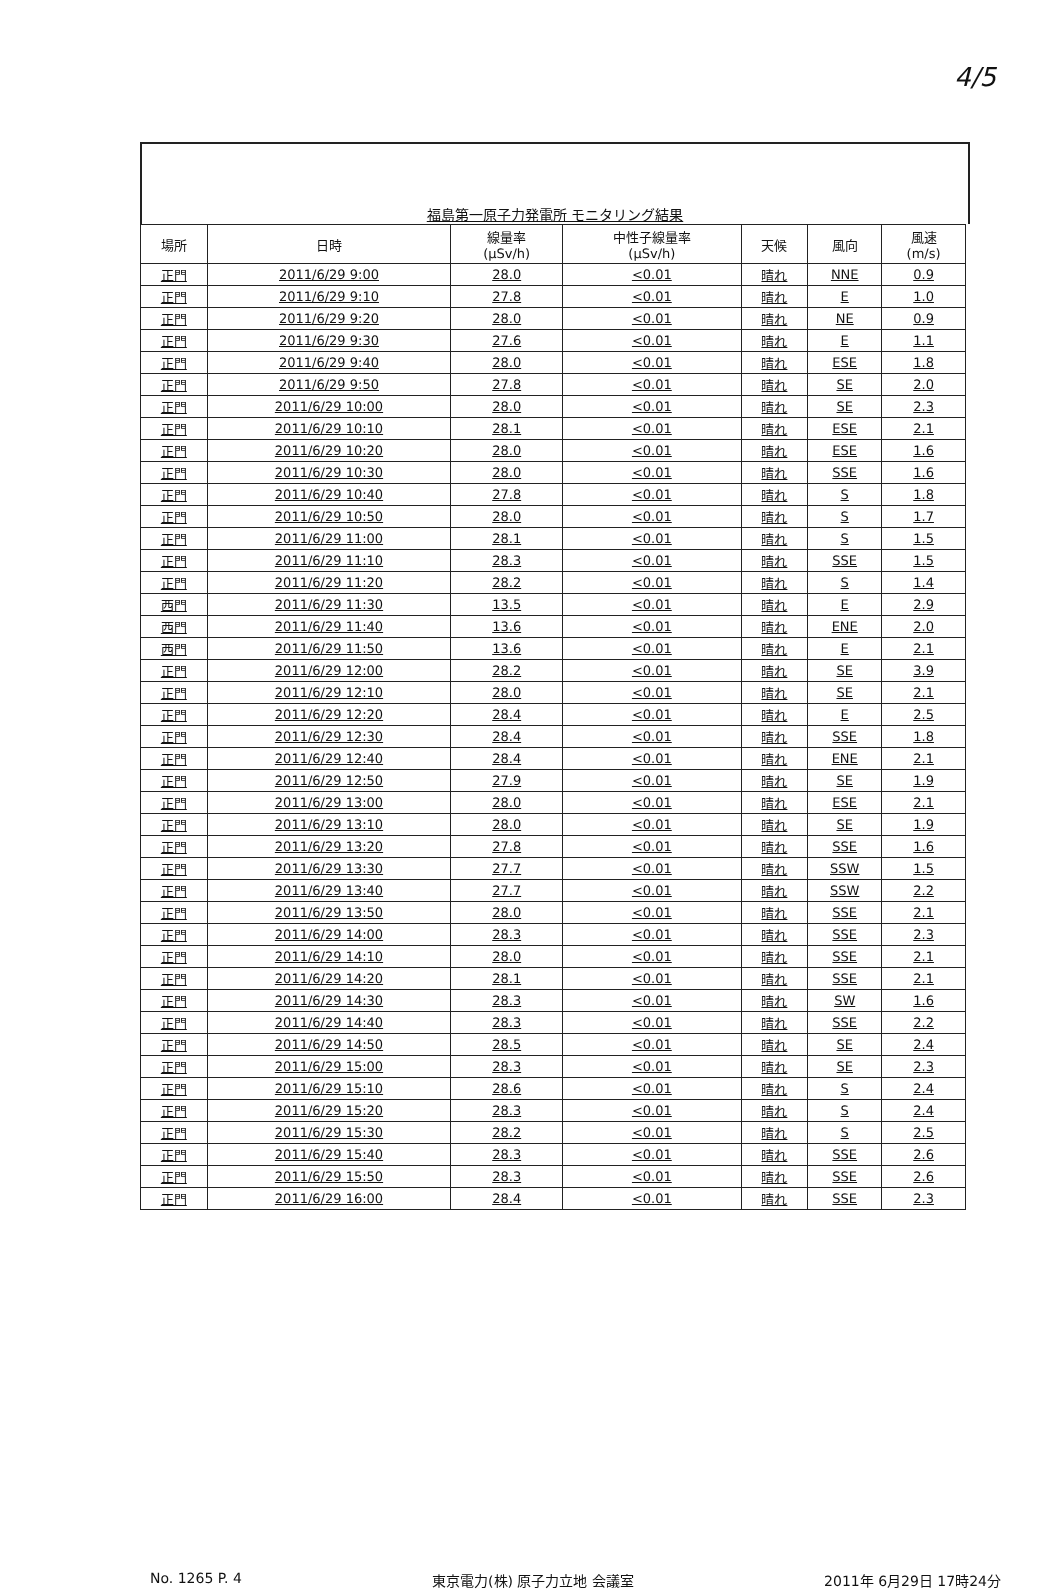4/5
福島第一原子力発電所 モニタリング結果
| 場所 | 日時 | 線量率 (μSv/h) | 中性子線量率 (μSv/h) | 天候 | 風向 | 風速 (m/s) |
| --- | --- | --- | --- | --- | --- | --- |
| 正門 | 2011/6/29 9:00 | 28.0 | <0.01 | 晴れ | NNE | 0.9 |
| 正門 | 2011/6/29 9:10 | 27.8 | <0.01 | 晴れ | E | 1.0 |
| 正門 | 2011/6/29 9:20 | 28.0 | <0.01 | 晴れ | NE | 0.9 |
| 正門 | 2011/6/29 9:30 | 27.6 | <0.01 | 晴れ | E | 1.1 |
| 正門 | 2011/6/29 9:40 | 28.0 | <0.01 | 晴れ | ESE | 1.8 |
| 正門 | 2011/6/29 9:50 | 27.8 | <0.01 | 晴れ | SE | 2.0 |
| 正門 | 2011/6/29 10:00 | 28.0 | <0.01 | 晴れ | SE | 2.3 |
| 正門 | 2011/6/29 10:10 | 28.1 | <0.01 | 晴れ | ESE | 2.1 |
| 正門 | 2011/6/29 10:20 | 28.0 | <0.01 | 晴れ | ESE | 1.6 |
| 正門 | 2011/6/29 10:30 | 28.0 | <0.01 | 晴れ | SSE | 1.6 |
| 正門 | 2011/6/29 10:40 | 27.8 | <0.01 | 晴れ | S | 1.8 |
| 正門 | 2011/6/29 10:50 | 28.0 | <0.01 | 晴れ | S | 1.7 |
| 正門 | 2011/6/29 11:00 | 28.1 | <0.01 | 晴れ | S | 1.5 |
| 正門 | 2011/6/29 11:10 | 28.3 | <0.01 | 晴れ | SSE | 1.5 |
| 正門 | 2011/6/29 11:20 | 28.2 | <0.01 | 晴れ | S | 1.4 |
| 西門 | 2011/6/29 11:30 | 13.5 | <0.01 | 晴れ | E | 2.9 |
| 西門 | 2011/6/29 11:40 | 13.6 | <0.01 | 晴れ | ENE | 2.0 |
| 西門 | 2011/6/29 11:50 | 13.6 | <0.01 | 晴れ | E | 2.1 |
| 正門 | 2011/6/29 12:00 | 28.2 | <0.01 | 晴れ | SE | 3.9 |
| 正門 | 2011/6/29 12:10 | 28.0 | <0.01 | 晴れ | SE | 2.1 |
| 正門 | 2011/6/29 12:20 | 28.4 | <0.01 | 晴れ | E | 2.5 |
| 正門 | 2011/6/29 12:30 | 28.4 | <0.01 | 晴れ | SSE | 1.8 |
| 正門 | 2011/6/29 12:40 | 28.4 | <0.01 | 晴れ | ENE | 2.1 |
| 正門 | 2011/6/29 12:50 | 27.9 | <0.01 | 晴れ | SE | 1.9 |
| 正門 | 2011/6/29 13:00 | 28.0 | <0.01 | 晴れ | ESE | 2.1 |
| 正門 | 2011/6/29 13:10 | 28.0 | <0.01 | 晴れ | SE | 1.9 |
| 正門 | 2011/6/29 13:20 | 27.8 | <0.01 | 晴れ | SSE | 1.6 |
| 正門 | 2011/6/29 13:30 | 27.7 | <0.01 | 晴れ | SSW | 1.5 |
| 正門 | 2011/6/29 13:40 | 27.7 | <0.01 | 晴れ | SSW | 2.2 |
| 正門 | 2011/6/29 13:50 | 28.0 | <0.01 | 晴れ | SSE | 2.1 |
| 正門 | 2011/6/29 14:00 | 28.3 | <0.01 | 晴れ | SSE | 2.3 |
| 正門 | 2011/6/29 14:10 | 28.0 | <0.01 | 晴れ | SSE | 2.1 |
| 正門 | 2011/6/29 14:20 | 28.1 | <0.01 | 晴れ | SSE | 2.1 |
| 正門 | 2011/6/29 14:30 | 28.3 | <0.01 | 晴れ | SW | 1.6 |
| 正門 | 2011/6/29 14:40 | 28.3 | <0.01 | 晴れ | SSE | 2.2 |
| 正門 | 2011/6/29 14:50 | 28.5 | <0.01 | 晴れ | SE | 2.4 |
| 正門 | 2011/6/29 15:00 | 28.3 | <0.01 | 晴れ | SE | 2.3 |
| 正門 | 2011/6/29 15:10 | 28.6 | <0.01 | 晴れ | S | 2.4 |
| 正門 | 2011/6/29 15:20 | 28.3 | <0.01 | 晴れ | S | 2.4 |
| 正門 | 2011/6/29 15:30 | 28.2 | <0.01 | 晴れ | S | 2.5 |
| 正門 | 2011/6/29 15:40 | 28.3 | <0.01 | 晴れ | SSE | 2.6 |
| 正門 | 2011/6/29 15:50 | 28.3 | <0.01 | 晴れ | SSE | 2.6 |
| 正門 | 2011/6/29 16:00 | 28.4 | <0.01 | 晴れ | SSE | 2.3 |
No. 1265 P. 4 東京電力(株) 原子力立地 会議室 2011年 6月29日 17時24分